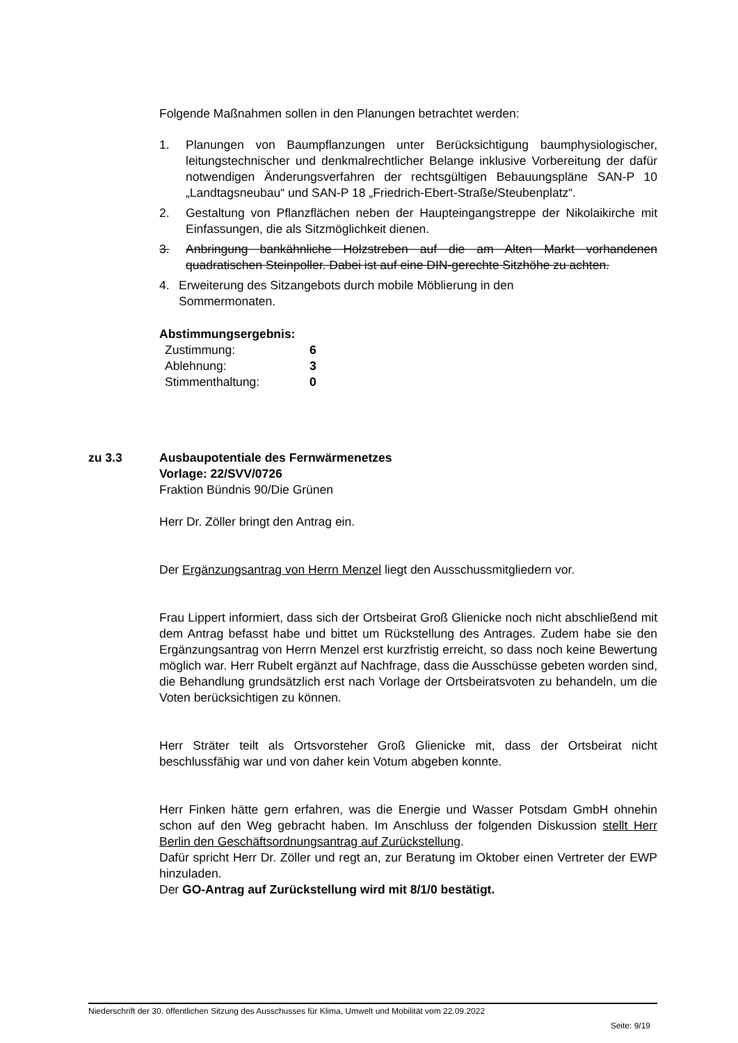Folgende Maßnahmen sollen in den Planungen betrachtet werden:
1. Planungen von Baumpflanzungen unter Berücksichtigung baumphysiologischer, leitungstechnischer und denkmalrechtlicher Belange inklusive Vorbereitung der dafür notwendigen Änderungsverfahren der rechtsgültigen Bebauungspläne SAN-P 10 „Landtagsneubau“ und SAN-P 18 „Friedrich-Ebert-Straße/Steubenplatz“.
2. Gestaltung von Pflanzflächen neben der Haupteingangstreppe der Nikolaikirche mit Einfassungen, die als Sitzmöglichkeit dienen.
3. Anbringung bankähnliche Holzstreben auf die am Alten Markt vorhandenen quadratischen Steinpoller. Dabei ist auf eine DIN-gerechte Sitzhöhe zu achten.
4. Erweiterung des Sitzangebots durch mobile Möblierung in den
Sommermonaten.
Abstimmungsergebnis:
| Zustimmung: | 6 |
| Ablehnung: | 3 |
| Stimmenthaltung: | 0 |
zu 3.3 Ausbaupotentiale des Fernwärmenetzes
Vorlage: 22/SVV/0726
Fraktion Bündnis 90/Die Grünen
Herr Dr. Zöller bringt den Antrag ein.
Der Ergänzungsantrag von Herrn Menzel liegt den Ausschussmitgliedern vor.
Frau Lippert informiert, dass sich der Ortsbeirat Groß Glienicke noch nicht abschließend mit dem Antrag befasst habe und bittet um Rückstellung des Antrages. Zudem habe sie den Ergänzungsantrag von Herrn Menzel erst kurzfristig erreicht, so dass noch keine Bewertung möglich war. Herr Rubelt ergänzt auf Nachfrage, dass die Ausschüsse gebeten worden sind, die Behandlung grundsätzlich erst nach Vorlage der Ortsbeiratsvoten zu behandeln, um die Voten berücksichtigen zu können.
Herr Sträter teilt als Ortsvorsteher Groß Glienicke mit, dass der Ortsbeirat nicht beschlussfähig war und von daher kein Votum abgeben konnte.
Herr Finken hätte gern erfahren, was die Energie und Wasser Potsdam GmbH ohnehin schon auf den Weg gebracht haben. Im Anschluss der folgenden Diskussion stellt Herr Berlin den Geschäftsordnungsantrag auf Zurückstellung.
Dafür spricht Herr Dr. Zöller und regt an, zur Beratung im Oktober einen Vertreter der EWP hinzuladen.
Der GO-Antrag auf Zurückstellung wird mit 8/1/0 bestätigt.
Niederschrift der 30. öffentlichen Sitzung des Ausschusses für Klima, Umwelt und Mobilität vom 22.09.2022
Seite: 9/19